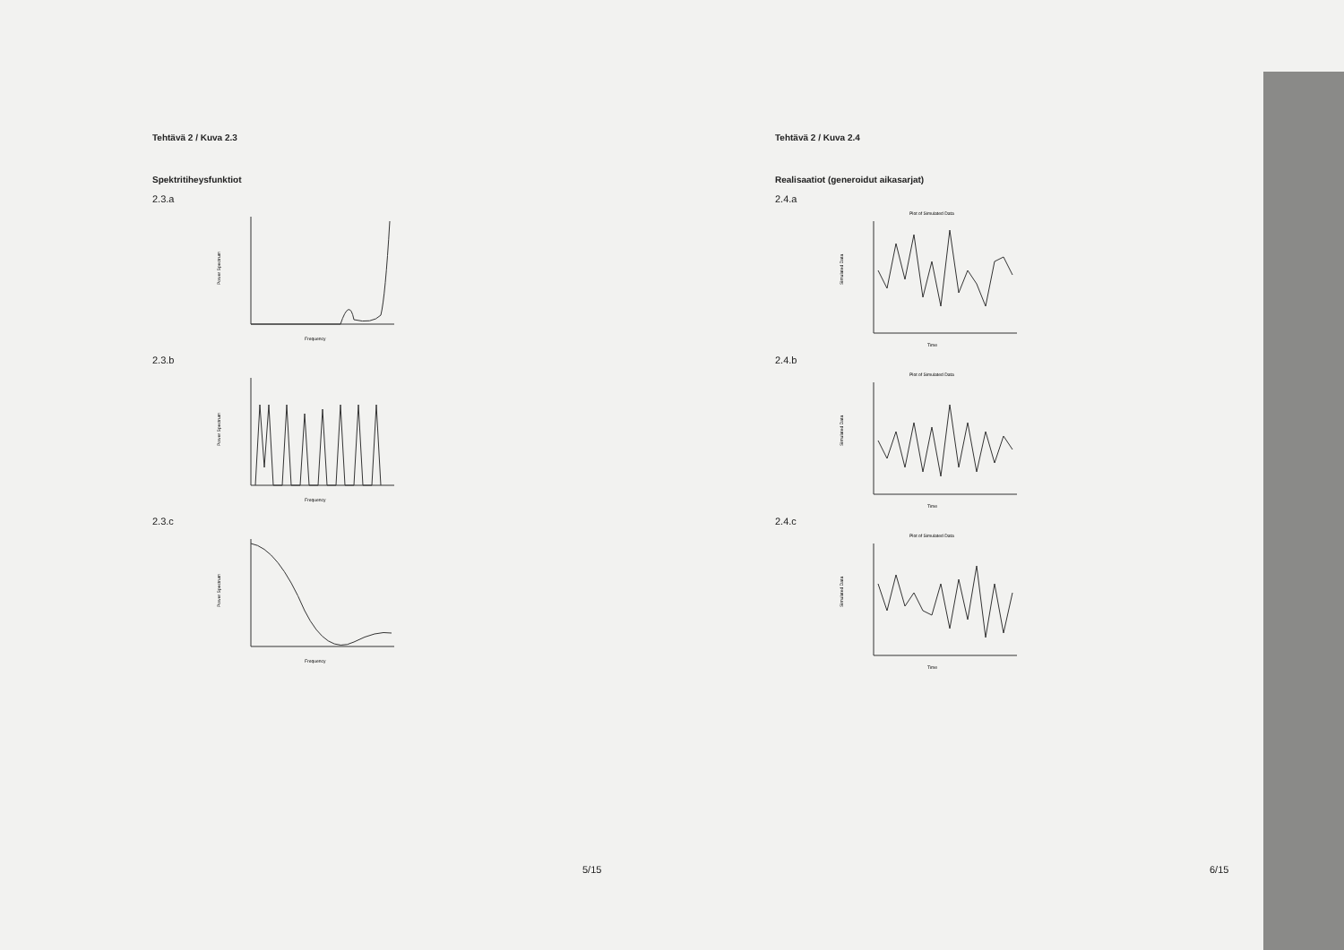Tehtävä 2 / Kuva 2.3
Spektritiheysfunktiot
2.3.a
Power Spectrum
Frequency
2.3.b
Power Spectrum
Frequency
2.3.c
Power Spectrum
Frequency
5/15
Tehtävä 2 / Kuva 2.4
Realisaatiot (generoidut aikasarjat)
2.4.a
Plot of Simulated Data
Simulated Data
Time
2.4.b
Plot of Simulated Data
Simulated Data
Time
2.4.c
Plot of Simulated Data
Simulated Data
Time
6/15